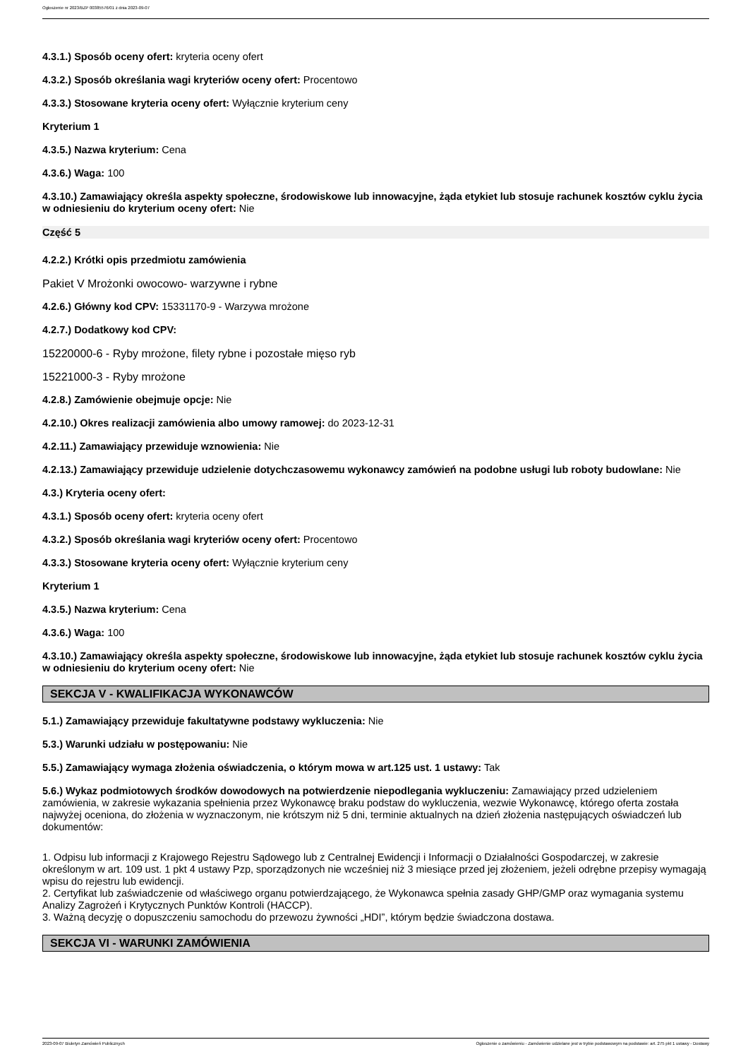Ogłoszenie nr 2023/BZP 00385576/01 z dnia 2023-09-07
4.3.1.) Sposób oceny ofert: kryteria oceny ofert
4.3.2.) Sposób określania wagi kryteriów oceny ofert: Procentowo
4.3.3.) Stosowane kryteria oceny ofert: Wyłącznie kryterium ceny
Kryterium 1
4.3.5.) Nazwa kryterium: Cena
4.3.6.) Waga: 100
4.3.10.) Zamawiający określa aspekty społeczne, środowiskowe lub innowacyjne, żąda etykiet lub stosuje rachunek kosztów cyklu życia w odniesieniu do kryterium oceny ofert: Nie
Część 5
4.2.2.) Krótki opis przedmiotu zamówienia
Pakiet V Mrożonki owocowo- warzywne i rybne
4.2.6.) Główny kod CPV: 15331170-9 - Warzywa mrożone
4.2.7.) Dodatkowy kod CPV:
15220000-6 - Ryby mrożone, filety rybne i pozostałe mięso ryb
15221000-3 - Ryby mrożone
4.2.8.) Zamówienie obejmuje opcje: Nie
4.2.10.) Okres realizacji zamówienia albo umowy ramowej: do 2023-12-31
4.2.11.) Zamawiający przewiduje wznowienia: Nie
4.2.13.) Zamawiający przewiduje udzielenie dotychczasowemu wykonawcy zamówień na podobne usługi lub roboty budowlane: Nie
4.3.) Kryteria oceny ofert:
4.3.1.) Sposób oceny ofert: kryteria oceny ofert
4.3.2.) Sposób określania wagi kryteriów oceny ofert: Procentowo
4.3.3.) Stosowane kryteria oceny ofert: Wyłącznie kryterium ceny
Kryterium 1
4.3.5.) Nazwa kryterium: Cena
4.3.6.) Waga: 100
4.3.10.) Zamawiający określa aspekty społeczne, środowiskowe lub innowacyjne, żąda etykiet lub stosuje rachunek kosztów cyklu życia w odniesieniu do kryterium oceny ofert: Nie
SEKCJA V - KWALIFIKACJA WYKONAWCÓW
5.1.) Zamawiający przewiduje fakultatywne podstawy wykluczenia: Nie
5.3.) Warunki udziału w postępowaniu: Nie
5.5.) Zamawiający wymaga złożenia oświadczenia, o którym mowa w art.125 ust. 1 ustawy: Tak
5.6.) Wykaz podmiotowych środków dowodowych na potwierdzenie niepodlegania wykluczeniu: Zamawiający przed udzieleniem zamówienia, w zakresie wykazania spełnienia przez Wykonawcę braku podstaw do wykluczenia, wezwie Wykonawcę, którego oferta została najwyżej oceniona, do złożenia w wyznaczonym, nie krótszym niż 5 dni, terminie aktualnych na dzień złożenia następujących oświadczeń lub dokumentów:
1. Odpisu lub informacji z Krajowego Rejestru Sądowego lub z Centralnej Ewidencji i Informacji o Działalności Gospodarczej, w zakresie określonym w art. 109 ust. 1 pkt 4 ustawy Pzp, sporządzonych nie wcześniej niż 3 miesiące przed jej złożeniem, jeżeli odrębne przepisy wymagają wpisu do rejestru lub ewidencji.
2. Certyfikat lub zaświadczenie od właściwego organu potwierdzającego, że Wykonawca spełnia zasady GHP/GMP oraz wymagania systemu Analizy Zagrożeń i Krytycznych Punktów Kontroli (HACCP).
3. Ważną decyzję o dopuszczeniu samochodu do przewozu żywności „HDI”, którym będzie świadczona dostawa.
SEKCJA VI - WARUNKI ZAMÓWIENIA
2023-09-07 Biuletyn Zamówień Publicznych Ogłoszenie o zamówieniu - Zamówienie udzielane jest w trybie podstawowym na podstawie: art. 275 pkt 1 ustawy - Dostawy